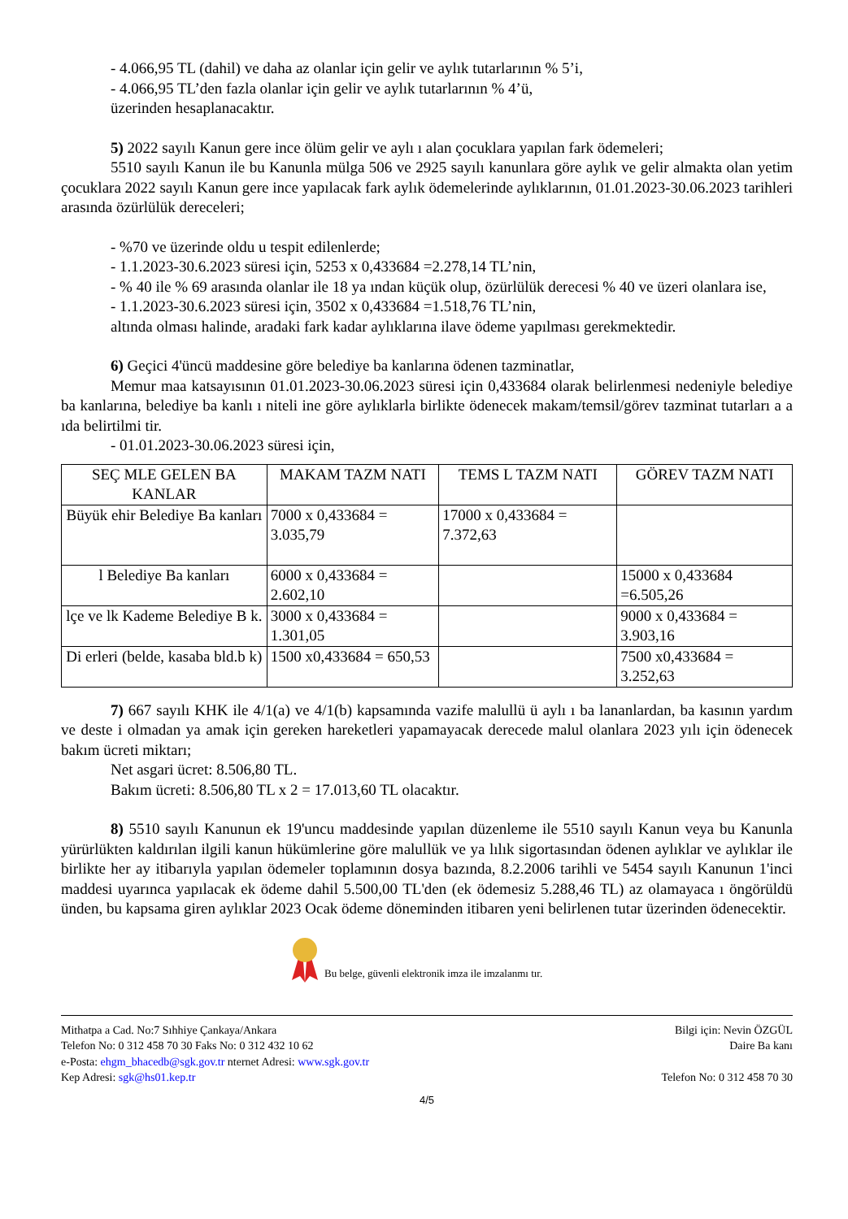- 4.066,95 TL (dahil) ve daha az olanlar için gelir ve aylık tutarlarının % 5’i,
- 4.066,95 TL’den fazla olanlar için gelir ve aylık tutarlarının % 4’ü,
üzerinden hesaplanacaktır.
5) 2022 sayılı Kanun gere ince ölüm gelir ve aylı ı alan çocuklara yapılan fark ödemeleri;
5510 sayılı Kanun ile bu Kanunla mülga 506 ve 2925 sayılı kanunlara göre aylık ve gelir almakta olan yetim çocuklara 2022 sayılı Kanun gere ince yapılacak fark aylık ödemelerinde aylıklarının, 01.01.2023-30.06.2023 tarihleri arasında özürlülük dereceleri;
- %70 ve üzerinde oldu u tespit edilenlerde;
- 1.1.2023-30.6.2023 süresi için, 5253 x 0,433684 =2.278,14 TL’nin,
- % 40 ile % 69 arasında olanlar ile 18 ya ından küçük olup, özürlülük derecesi % 40 ve üzeri olanlara ise,
- 1.1.2023-30.6.2023 süresi için, 3502 x 0,433684 =1.518,76 TL’nin,
altında olması halinde, aradaki fark kadar aylıklarına ilave ödeme yapılması gerekmektedir.
6) Geçici 4'üncü maddesine göre belediye ba kanlarına ödenen tazminatlar,
Memur maa katsayısının 01.01.2023-30.06.2023 süresi için 0,433684 olarak belirlenmesi nedeniyle belediye ba kanlarına, belediye ba kanlı ı niteli ine göre aylıklarla birlikte ödenecek makam/temsil/görev tazminat tutarları a a ıda belirtilmi tir.
- 01.01.2023-30.06.2023 süresi için,
| SEÇ MLE GELEN BA KANLAR | MAKAM TAZM NATI | TEMS L TAZM NATI | GÖREV TAZM NATI |
| --- | --- | --- | --- |
| Büyük ehir Belediye Ba kanları | 7000 x 0,433684 = 3.035,79 | 17000 x 0,433684 = 7.372,63 | |
| l Belediye Ba kanları | 6000 x 0,433684 = 2.602,10 | | 15000 x 0,433684 =6.505,26 |
| lçe ve lk Kademe Belediye B k. | 3000 x 0,433684 = 1.301,05 | | 9000 x 0,433684 = 3.903,16 |
| Di erleri (belde, kasaba bld.b k) | 1500 x0,433684 = 650,53 | | 7500 x0,433684 = 3.252,63 |
7) 667 sayılı KHK ile 4/1(a) ve 4/1(b) kapsamında vazife malullü ü aylı ı ba lananlardan, ba kasının yardım ve deste i olmadan ya amak için gereken hareketleri yapamayacak derecede malul olanlara 2023 yılı için ödenecek bakım ücreti miktarı;
Net asgari ücret: 8.506,80 TL.
Bakım ücreti: 8.506,80 TL x 2 = 17.013,60 TL olacaktır.
8) 5510 sayılı Kanunun ek 19'uncu maddesinde yapılan düzenleme ile 5510 sayılı Kanun veya bu Kanunla yürürlükten kaldırılan ilgili kanun hükümlerine göre malullük ve ya lılık sigortasından ödenen aylıklar ve aylıklar ile birlikte her ay itibarıyla yapılan ödemeler toplamının dosya bazında, 8.2.2006 tarihli ve 5454 sayılı Kanunun 1'inci maddesi uyarınca yapılacak ek ödeme dahil 5.500,00 TL'den (ek ödemesiz 5.288,46 TL) az olamayaca ı öngörüldü ünden, bu kapsama giren aylıklar 2023 Ocak ödeme döneminden itibaren yeni belirlenen tutar üzerinden ödenecektir.
Bu belge, güvenli elektronik imza ile imzalanmı tır.
Mithatpa a Cad. No:7 Sıhhiye Çankaya/Ankara
Telefon No: 0 312 458 70 30 Faks No: 0 312 432 10 62
e-Posta: ehgm_bhacedb@sgk.gov.tr nternet Adresi: www.sgk.gov.tr
Kep Adresi: sgk@hs01.kep.tr
Bilgi için: Nevin ÖZGÜL
Daire Ba kanı
Telefon No: 0 312 458 70 30
4/5